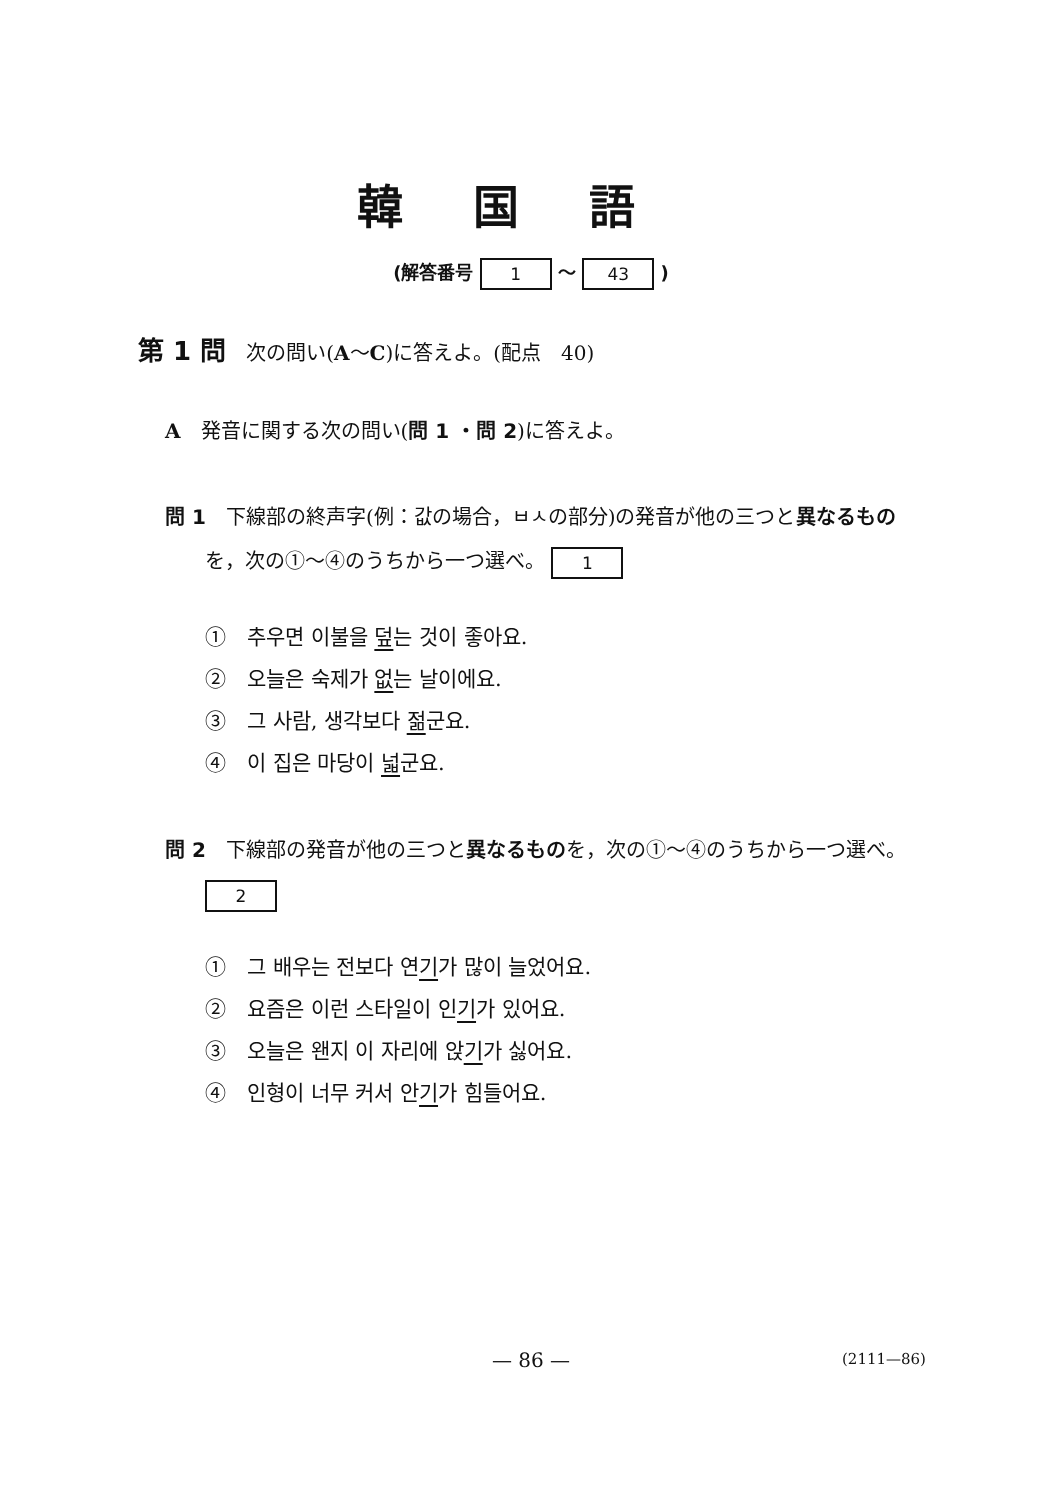韓国語
(解答番号 1 ～ 43 )
第 1 問　次の問い(A～C)に答えよ。(配点　40)
A　発音に関する次の問い(問 1 ・問 2)に答えよ。
問 1　下線部の終声字(例：값の場合，ㅂㅅの部分)の発音が他の三つと異なるもの
　　を，次の①～④のうちから一つ選べ。 1
①　추우면 이불을 덮는 것이 좋아요.
②　오늘은 숙제가 없는 날이에요.
③　그 사람, 생각보다 젊군요.
④　이 집은 마당이 넓군요.
問 2　下線部の発音が他の三つと異なるものを，次の①～④のうちから一つ選べ。
　　2
①　그 배우는 전보다 연기가 많이 늘었어요.
②　요즘은 이런 스타일이 인기가 있어요.
③　오늘은 왠지 이 자리에 앉기가 싫어요.
④　인형이 너무 커서 안기가 힘들어요.
— 86 — (2111—86)